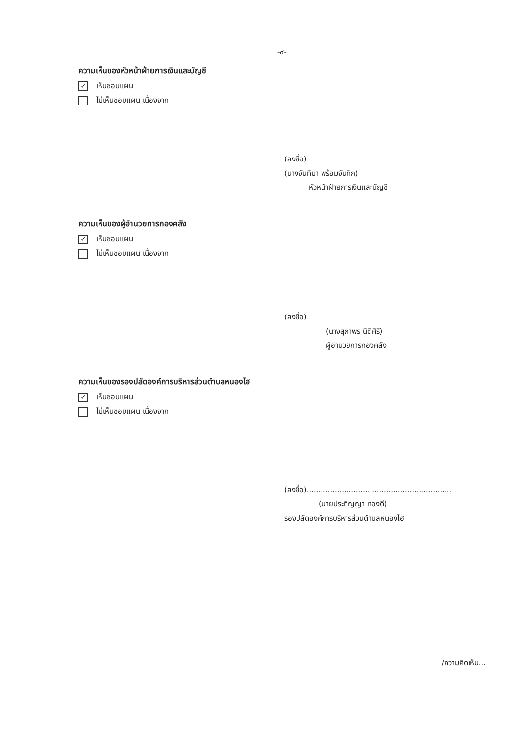-๙-
ความเห็นของหัวหน้าฝ่ายการเงินและบัญชี
✓ เห็นชอบแผน
ไม่เห็นชอบแผน เนื่องจาก
(ลงชื่อ)
(นางจันทิมา พร้อมจันทึก)
หัวหน้าฝ่ายการเงินและบัญชี
ความเห็นของผู้อำนวยการกองคลัง
✓ เห็นชอบแผน
ไม่เห็นชอบแผน เนื่องจาก
(ลงชื่อ)
(นางสุภาพร นิติศิริ)
ผู้อำนวยการกองคลัง
ความเห็นของรองปลัดองค์การบริหารส่วนตำบลหนองไฮ
✓ เห็นชอบแผน
ไม่เห็นชอบแผน เนื่องจาก
(ลงชื่อ)..............................................................
(นายประทิญญา ทองดี)
รองปลัดองค์การบริหารส่วนตำบลหนองไฮ
/ความคิดเห็น...